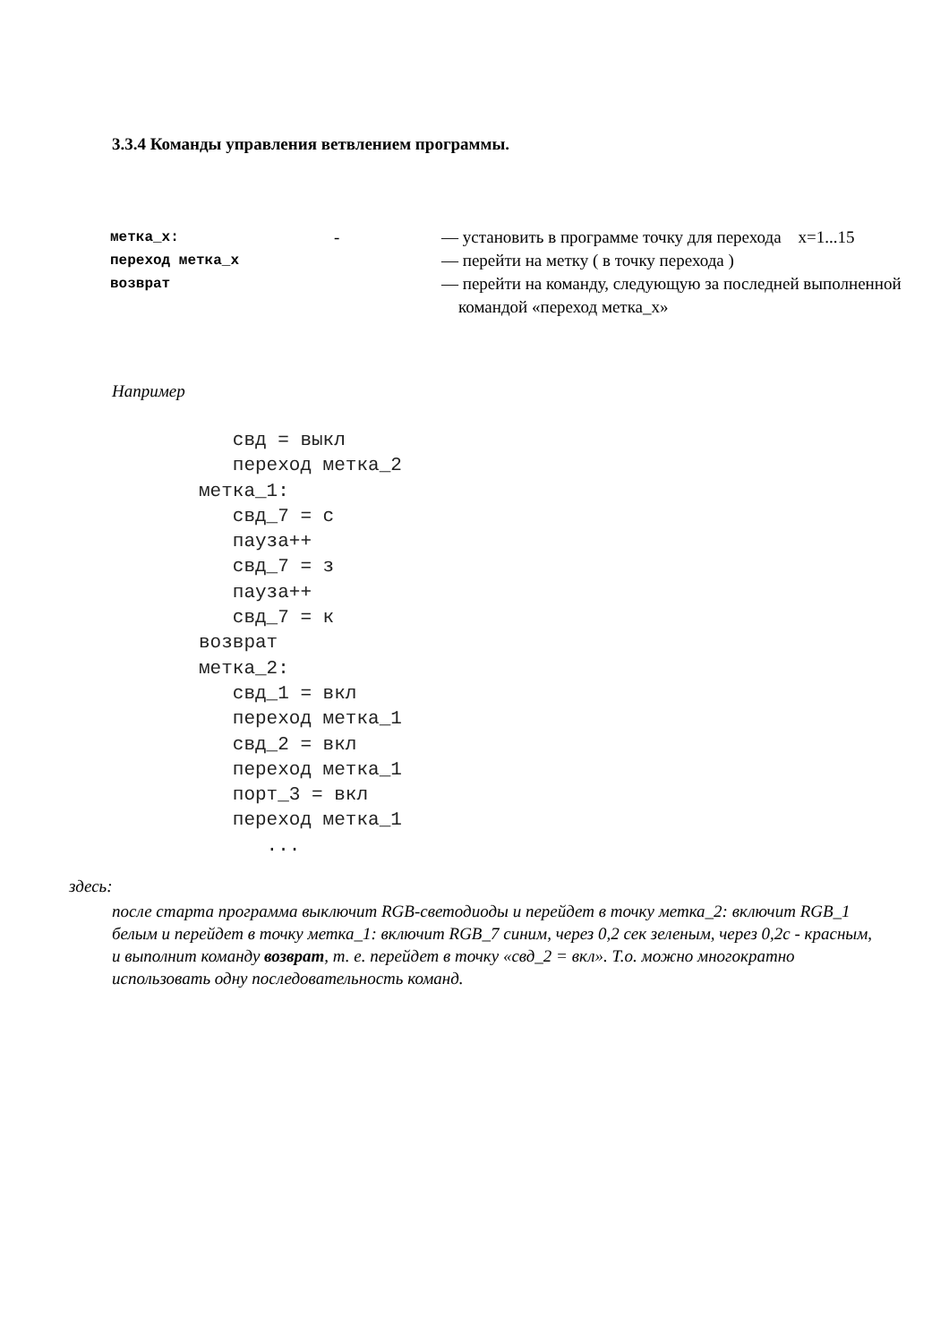3.3.4 Команды управления ветвлением программы.
| метка_x: | - | — установить в программе точку для перехода x=1...15 |
| переход метка_x | | — перейти на метку ( в точку перехода ) |
| возврат | | — перейти на команду, следующую за последней выполненной командой «переход метка_x» |
Например
   свд = выкл
   переход метка_2
метка_1:
   свд_7 = с
   пауза++
   свд_7 = з
   пауза++
   свд_7 = к
возврат
метка_2:
   свд_1 = вкл
   переход метка_1
   свд_2 = вкл
   переход метка_1
   порт_3 = вкл
   переход метка_1
      ...
здесь:
после старта программа выключит RGB-светодиоды и перейдет в точку метка_2: включит RGB_1 белым и перейдет в точку метка_1: включит RGB_7 синим, через 0,2 сек зеленым, через 0,2с - красным, и выполнит команду возврат, т. е. перейдет в точку «свд_2 = вкл». Т.о. можно многократно использовать одну последовательность команд.